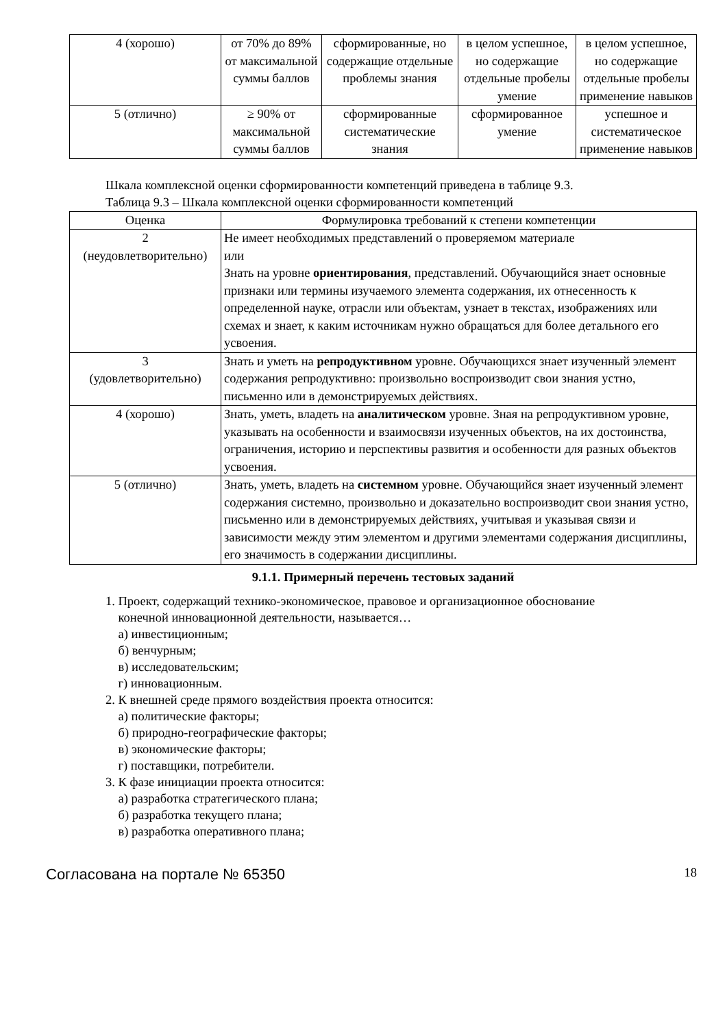| 4 (хорошо) | от 70% до 89% от максимальной суммы баллов | сформированные, но содержащие отдельные проблемы знания | в целом успешное, но содержащие отдельные пробелы умение | в целом успешное, но содержащие отдельные пробелы применение навыков |
| 5 (отлично) | ≥ 90% от максимальной суммы баллов | сформированные систематические знания | сформированное умение | успешное и систематическое применение навыков |
Шкала комплексной оценки сформированности компетенций приведена в таблице 9.3.
Таблица 9.3 – Шкала комплексной оценки сформированности компетенций
| Оценка | Формулировка требований к степени компетенции |
| --- | --- |
| 2 (неудовлетворительно) | Не имеет необходимых представлений о проверяемом материале или Знать на уровне ориентирования , представлений. Обучающийся знает основные признаки или термины изучаемого элемента содержания, их отнесенность к определенной науке, отрасли или объектам, узнает в текстах, изображениях или схемах и знает, к каким источникам нужно обращаться для более детального его усвоения. |
| 3 (удовлетворительно) | Знать и уметь на репродуктивном уровне. Обучающихся знает изученный элемент содержания репродуктивно: произвольно воспроизводит свои знания устно, письменно или в демонстрируемых действиях. |
| 4 (хорошо) | Знать, уметь, владеть на аналитическом уровне. Зная на репродуктивном уровне, указывать на особенности и взаимосвязи изученных объектов, на их достоинства, ограничения, историю и перспективы развития и особенности для разных объектов усвоения. |
| 5 (отлично) | Знать, уметь, владеть на системном уровне. Обучающийся знает изученный элемент содержания системно, произвольно и доказательно воспроизводит свои знания устно, письменно или в демонстрируемых действиях, учитывая и указывая связи и зависимости между этим элементом и другими элементами содержания дисциплины, его значимость в содержании дисциплины. |
9.1.1. Примерный перечень тестовых заданий
1. Проект, содержащий технико-экономическое, правовое и организационное обоснование
конечной инновационной деятельности, называется…
а) инвестиционным;
б) венчурным;
в) исследовательским;
г) инновационным.
2. К внешней среде прямого воздействия проекта относится:
а) политические факторы;
б) природно-географические факторы;
в) экономические факторы;
г) поставщики, потребители.
3. К фазе инициации проекта относится:
а) разработка стратегического плана;
б) разработка текущего плана;
в) разработка оперативного плана;
Согласована на портале № 65350 18